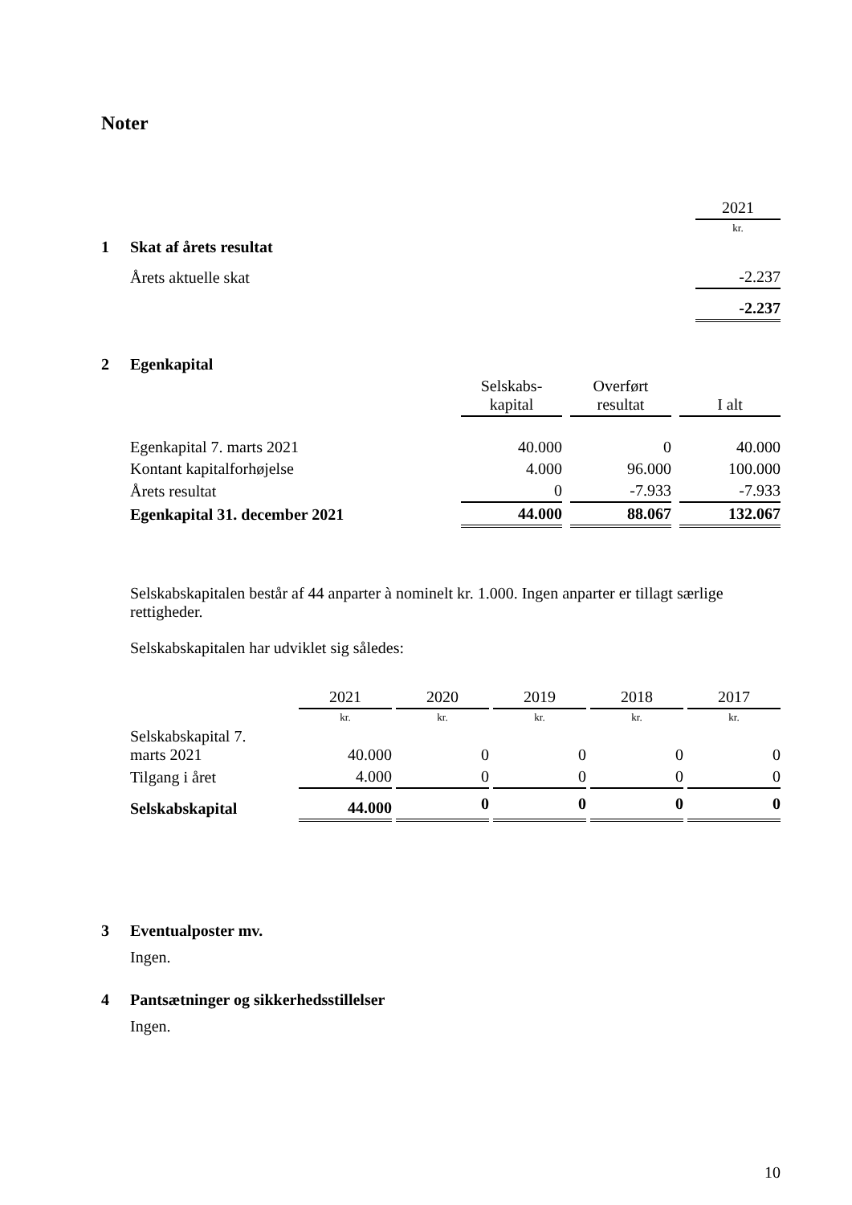Noter
| | | 2021 |
| | | kr. |
| 1 | Skat af årets resultat | |
| | Årets aktuelle skat | -2.237 |
| | | -2.237 |
| 2 | Egenkapital | | | | | |
| | | Selskabs- kapital | | Overført resultat | | I alt |
| | Egenkapital 7. marts 2021 | 40.000 | | 0 | | 40.000 |
| | Kontant kapitalforhøjelse | 4.000 | | 96.000 | | 100.000 |
| | Årets resultat | 0 | | -7.933 | | -7.933 |
| | Egenkapital 31. december 2021 | 44.000 | | 88.067 | | 132.067 |
Selskabskapitalen består af 44 anparter à nominelt kr. 1.000. Ingen anparter er tillagt særlige rettigheder.
Selskabskapitalen har udviklet sig således:
| | 2021 | | 2020 | | 2019 | | 2018 | | 2017 |
| | kr. | | kr. | | kr. | | kr. | | kr. |
| Selskabskapital 7. marts 2021 | 40.000 | | 0 | | 0 | | 0 | | 0 |
| Tilgang i året | 4.000 | | 0 | | 0 | | 0 | | 0 |
| Selskabskapital | 44.000 | | 0 | | 0 | | 0 | | 0 |
| 3 | Eventualposter mv. |
| | Ingen. |
| 4 | Pantsætninger og sikkerhedsstillelser |
| | Ingen. |
10